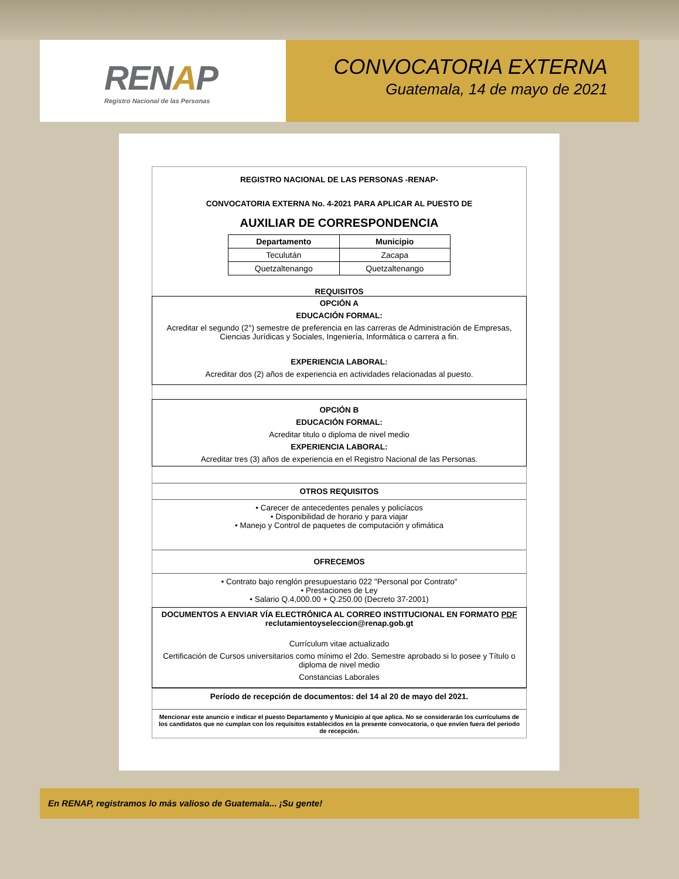RENAP
Registro Nacional de las Personas
CONVOCATORIA EXTERNA
Guatemala, 14 de mayo de 2021
REGISTRO NACIONAL DE LAS PERSONAS -RENAP-
CONVOCATORIA EXTERNA No. 4-2021 PARA APLICAR AL PUESTO DE
AUXILIAR DE CORRESPONDENCIA
| Departamento | Municipio |
| --- | --- |
| Teculután | Zacapa |
| Quetzaltenango | Quetzaltenango |
REQUISITOS
OPCIÓN A
EDUCACIÓN FORMAL:
Acreditar el segundo (2°) semestre de preferencia en las carreras de Administración de Empresas, Ciencias Jurídicas y Sociales, Ingeniería, Informática o carrera a fin.
EXPERIENCIA LABORAL:
Acreditar dos (2) años de experiencia en actividades relacionadas al puesto.
OPCIÓN B
EDUCACIÓN FORMAL:
Acreditar titulo o diploma de nivel medio
EXPERIENCIA LABORAL:
Acreditar tres (3) años de experiencia en el Registro Nacional de las Personas.
OTROS REQUISITOS
• Carecer de antecedentes penales y policíacos
• Disponibilidad de horario y para viajar
• Manejo y Control de paquetes de computación y ofimática
OFRECEMOS
• Contrato bajo renglón presupuestario 022 "Personal por Contrato"
• Prestaciones de Ley
• Salario Q.4,000.00 + Q.250.00 (Decreto 37-2001)
DOCUMENTOS A ENVIAR VÍA ELECTRÓNICA AL CORREO INSTITUCIONAL EN FORMATO PDF
reclutamientoyseleccion@renap.gob.gt
Currículum vitae actualizado
Certificación de Cursos universitarios como mínimo el 2do. Semestre aprobado si lo posee y Título o diploma de nivel medio
Constancias Laborales
Período de recepción de documentos: del 14 al 20 de mayo del 2021.
Mencionar este anuncio e indicar el puesto Departamento y Municipio al que aplica. No se considerarán los currículums de los candidatos que no cumplan con los requisitos establecidos en la presente convocatoria, o que envíen fuera del periodo de recepción.
En RENAP, registramos lo más valioso de Guatemala... ¡Su gente!